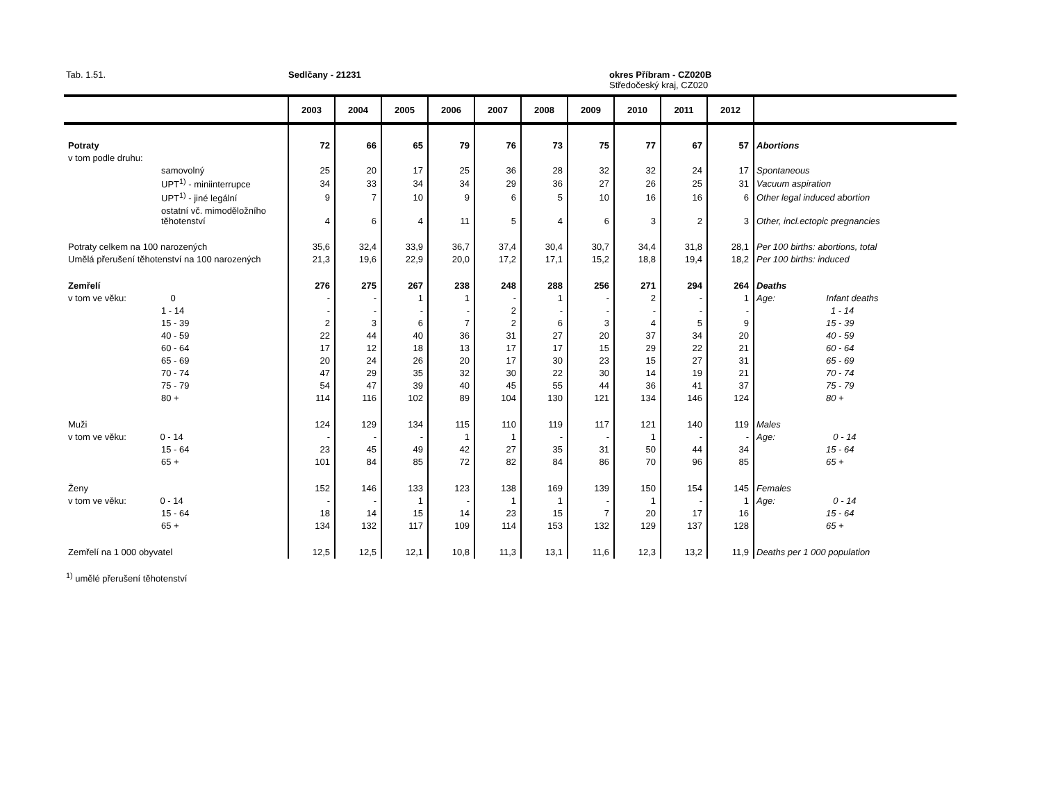Tab. 1.51. Sedlčany - 21231
okres Příbram - CZ020B
Středočeský kraj, CZ020
| | 2003 | 2004 | 2005 | 2006 | 2007 | 2008 | 2009 | 2010 | 2011 | 2012 | |
| --- | --- | --- | --- | --- | --- | --- | --- | --- | --- | --- | --- |
| Potraty | 72 | 66 | 65 | 79 | 76 | 73 | 75 | 77 | 67 | 57 | Abortions |
| v tom podle druhu: | | | | | | | | | | | |
| samovolný | 25 | 20 | 17 | 25 | 36 | 28 | 32 | 32 | 24 | 17 | Spontaneous |
| UPT<sup>1)</sup> - miniinterrupce | 34 | 33 | 34 | 34 | 29 | 36 | 27 | 26 | 25 | 31 | Vacuum aspiration |
| UPT<sup>1)</sup> - jiné legální | 9 | 7 | 10 | 9 | 6 | 5 | 10 | 16 | 16 | 6 | Other legal induced abortion |
| ostatní vč. mimoděložního těhotenství | 4 | 6 | 4 | 11 | 5 | 4 | 6 | 3 | 2 | 3 | Other, incl.ectopic pregnancies |
| Potraty celkem na 100 narozených | 35,6 | 32,4 | 33,9 | 36,7 | 37,4 | 30,4 | 30,7 | 34,4 | 31,8 | 28,1 | Per 100 births: abortions, total |
| Umělá přerušení těhotenství na 100 narozených | 21,3 | 19,6 | 22,9 | 20,0 | 17,2 | 17,1 | 15,2 | 18,8 | 19,4 | 18,2 | Per 100 births: induced |
| Zemřelí | 276 | 275 | 267 | 238 | 248 | 288 | 256 | 271 | 294 | 264 | Deaths |
| v tom ve věku: 0 | - | - | 1 | 1 | - | 1 | - | 2 | - | 1 | Age: Infant deaths |
| 1 - 14 | - | - | - | - | 2 | - | - | - | - | - | 1 - 14 |
| 15 - 39 | 2 | 3 | 6 | 7 | 2 | 6 | 3 | 4 | 5 | 9 | 15 - 39 |
| 40 - 59 | 22 | 44 | 40 | 36 | 31 | 27 | 20 | 37 | 34 | 20 | 40 - 59 |
| 60 - 64 | 17 | 12 | 18 | 13 | 17 | 17 | 15 | 29 | 22 | 21 | 60 - 64 |
| 65 - 69 | 20 | 24 | 26 | 20 | 17 | 30 | 23 | 15 | 27 | 31 | 65 - 69 |
| 70 - 74 | 47 | 29 | 35 | 32 | 30 | 22 | 30 | 14 | 19 | 21 | 70 - 74 |
| 75 - 79 | 54 | 47 | 39 | 40 | 45 | 55 | 44 | 36 | 41 | 37 | 75 - 79 |
| 80 + | 114 | 116 | 102 | 89 | 104 | 130 | 121 | 134 | 146 | 124 | 80 + |
| Muži | 124 | 129 | 134 | 115 | 110 | 119 | 117 | 121 | 140 | 119 | Males |
| v tom ve věku: 0 - 14 | - | - | - | 1 | 1 | - | - | 1 | - | - | Age: 0 - 14 |
| 15 - 64 | 23 | 45 | 49 | 42 | 27 | 35 | 31 | 50 | 44 | 34 | 15 - 64 |
| 65 + | 101 | 84 | 85 | 72 | 82 | 84 | 86 | 70 | 96 | 85 | 65 + |
| Ženy | 152 | 146 | 133 | 123 | 138 | 169 | 139 | 150 | 154 | 145 | Females |
| v tom ve věku: 0 - 14 | - | - | 1 | - | 1 | 1 | - | 1 | - | 1 | Age: 0 - 14 |
| 15 - 64 | 18 | 14 | 15 | 14 | 23 | 15 | 7 | 20 | 17 | 16 | 15 - 64 |
| 65 + | 134 | 132 | 117 | 109 | 114 | 153 | 132 | 129 | 137 | 128 | 65 + |
| Zemřelí na 1 000 obyvatel | 12,5 | 12,5 | 12,1 | 10,8 | 11,3 | 13,1 | 11,6 | 12,3 | 13,2 | 11,9 | Deaths per 1 000 population |
<sup>1)</sup> umělé přerušení těhotenství